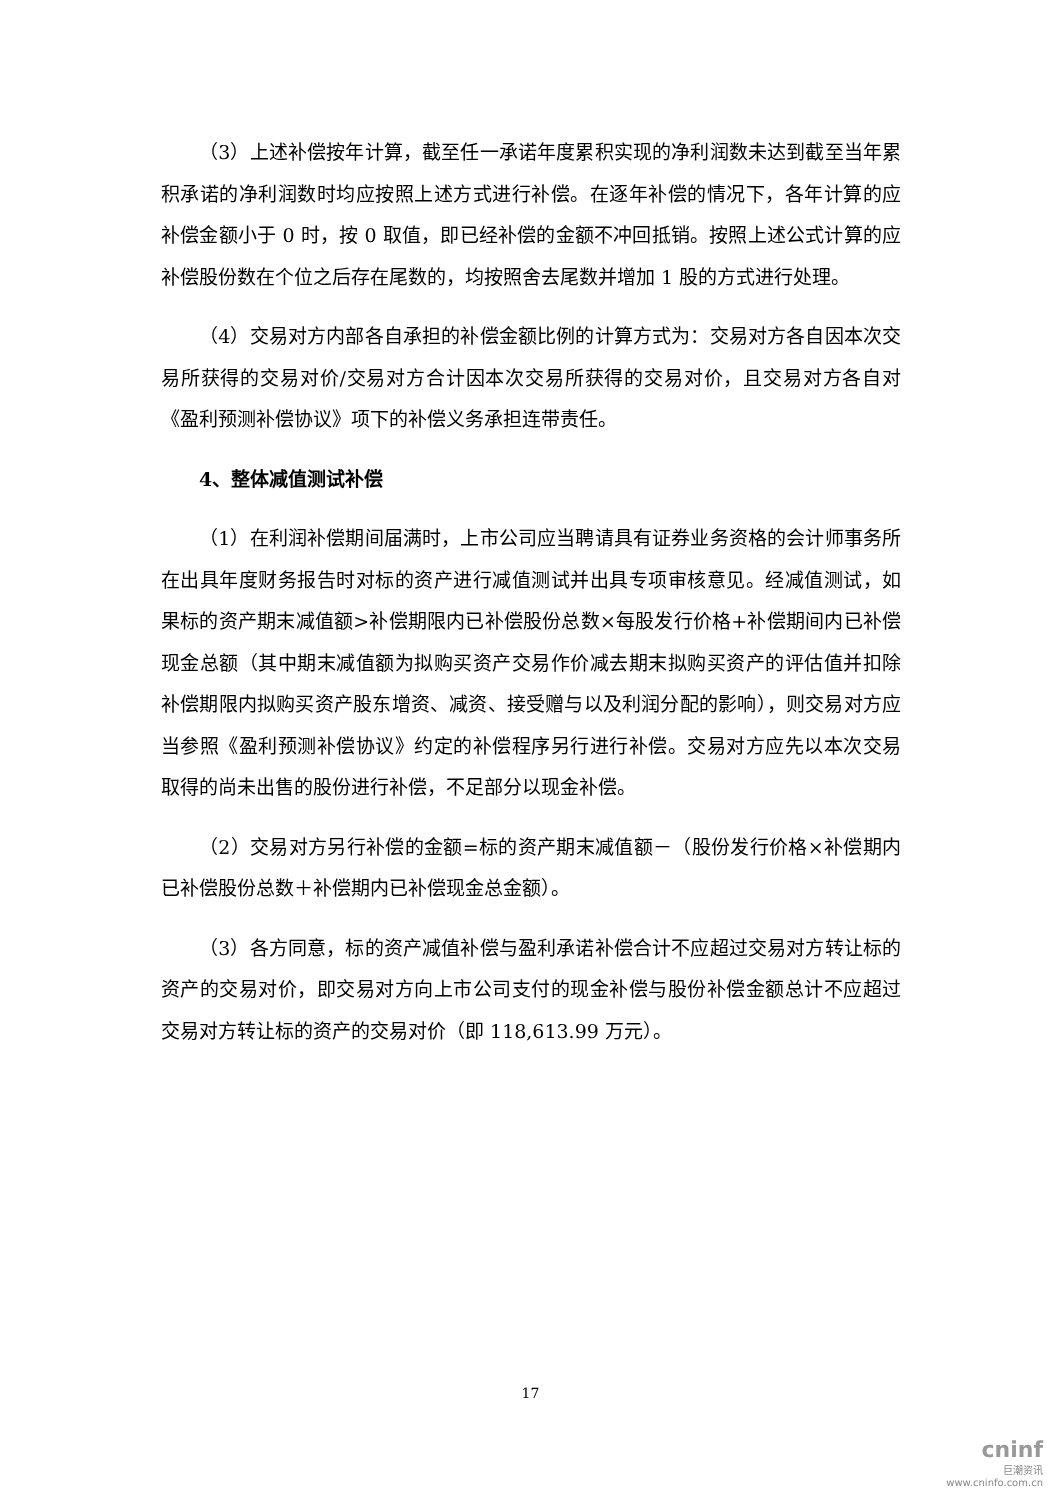（3）上述补偿按年计算，截至任一承诺年度累积实现的净利润数未达到截至当年累积承诺的净利润数时均应按照上述方式进行补偿。在逐年补偿的情况下，各年计算的应补偿金额小于 0 时，按 0 取值，即已经补偿的金额不冲回抵销。按照上述公式计算的应补偿股份数在个位之后存在尾数的，均按照舍去尾数并增加 1 股的方式进行处理。
（4）交易对方内部各自承担的补偿金额比例的计算方式为：交易对方各自因本次交易所获得的交易对价/交易对方合计因本次交易所获得的交易对价，且交易对方各自对《盈利预测补偿协议》项下的补偿义务承担连带责任。
4、整体减值测试补偿
（1）在利润补偿期间届满时，上市公司应当聘请具有证券业务资格的会计师事务所在出具年度财务报告时对标的资产进行减值测试并出具专项审核意见。经减值测试，如果标的资产期末减值额>补偿期限内已补偿股份总数×每股发行价格+补偿期间内已补偿现金总额（其中期末减值额为拟购买资产交易作价减去期末拟购买资产的评估值并扣除补偿期限内拟购买资产股东增资、减资、接受赠与以及利润分配的影响），则交易对方应当参照《盈利预测补偿协议》约定的补偿程序另行进行补偿。交易对方应先以本次交易取得的尚未出售的股份进行补偿，不足部分以现金补偿。
（2）交易对方另行补偿的金额=标的资产期末减值额－（股份发行价格×补偿期内已补偿股份总数＋补偿期内已补偿现金总金额）。
（3）各方同意，标的资产减值补偿与盈利承诺补偿合计不应超过交易对方转让标的资产的交易对价，即交易对方向上市公司支付的现金补偿与股份补偿金额总计不应超过交易对方转让标的资产的交易对价（即 118,613.99 万元）。
17
cninf
巨潮资讯
www.cninfo.com.cn